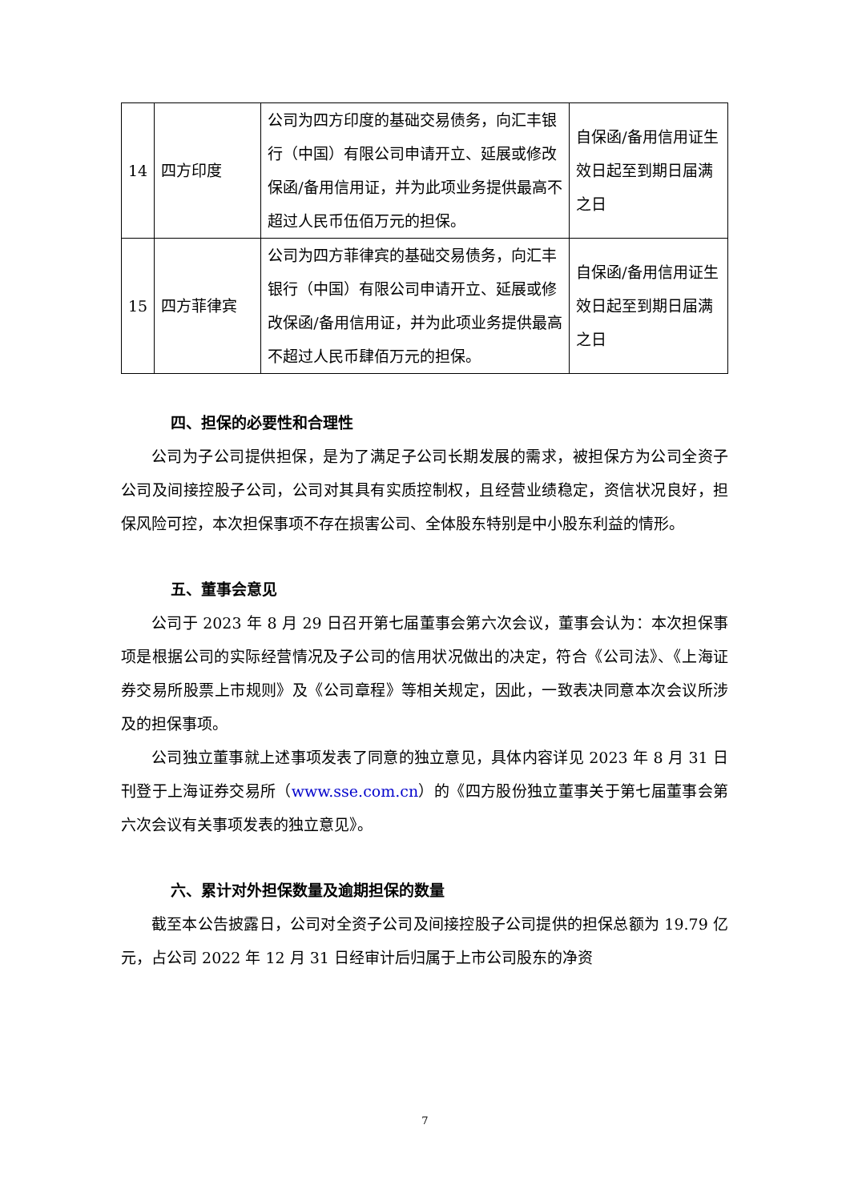| 14 | 四方印度 | 公司为四方印度的基础交易债务，向汇丰银行（中国）有限公司申请开立、延展或修改保函/备用信用证，并为此项业务提供最高不超过人民币伍佰万元的担保。 | 自保函/备用信用证生效日起至到期日届满之日 |
| 15 | 四方菲律宾 | 公司为四方菲律宾的基础交易债务，向汇丰银行（中国）有限公司申请开立、延展或修改保函/备用信用证，并为此项业务提供最高不超过人民币肆佰万元的担保。 | 自保函/备用信用证生效日起至到期日届满之日 |
四、担保的必要性和合理性
公司为子公司提供担保，是为了满足子公司长期发展的需求，被担保方为公司全资子公司及间接控股子公司，公司对其具有实质控制权，且经营业绩稳定，资信状况良好，担保风险可控，本次担保事项不存在损害公司、全体股东特别是中小股东利益的情形。
五、董事会意见
公司于 2023 年 8 月 29 日召开第七届董事会第六次会议，董事会认为：本次担保事项是根据公司的实际经营情况及子公司的信用状况做出的决定，符合《公司法》、《上海证券交易所股票上市规则》及《公司章程》等相关规定，因此，一致表决同意本次会议所涉及的担保事项。
公司独立董事就上述事项发表了同意的独立意见，具体内容详见 2023 年 8 月 31 日刊登于上海证券交易所（www.sse.com.cn）的《四方股份独立董事关于第七届董事会第六次会议有关事项发表的独立意见》。
六、累计对外担保数量及逾期担保的数量
截至本公告披露日，公司对全资子公司及间接控股子公司提供的担保总额为 19.79 亿元，占公司 2022 年 12 月 31 日经审计后归属于上市公司股东的净资
7